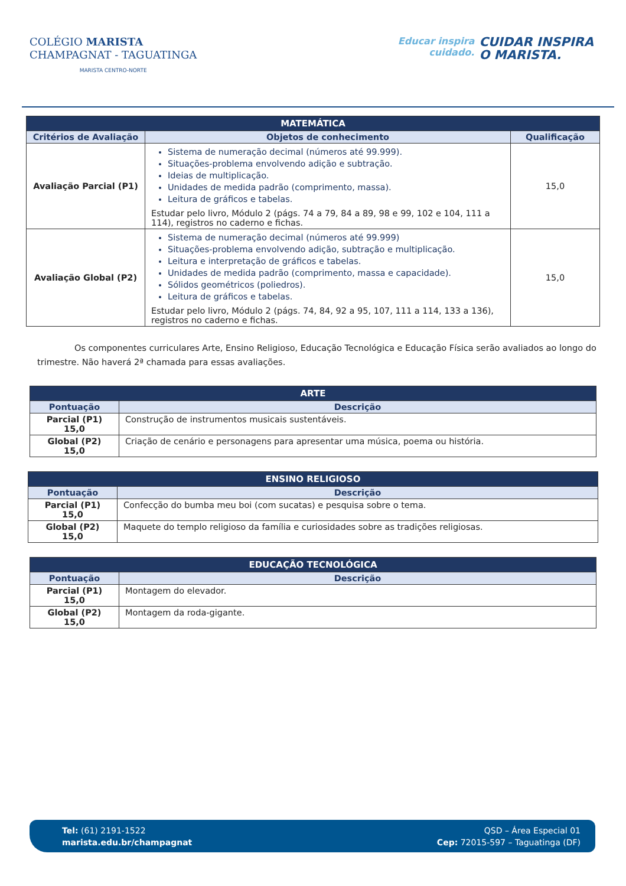COLÉGIO MARISTA
CHAMPAGNAT - TAGUATINGA
MARISTA CENTRO-NORTE
Educar inspira
cuidado.
CUIDAR INSPIRA
O MARISTA.
| MATEMÁTICA | | |
| --- | --- | --- |
| Critérios de Avaliação | Objetos de conhecimento | Qualificação |
| Avaliação Parcial (P1) | Sistema de numeração decimal (números até 99.999). Situações-problema envolvendo adição e subtração. Ideias de multiplicação. Unidades de medida padrão (comprimento, massa). Leitura de gráficos e tabelas. Estudar pelo livro, Módulo 2 (págs. 74 a 79, 84 a 89, 98 e 99, 102 e 104, 111 a 114), registros no caderno e fichas. | 15,0 |
| Avaliação Global (P2) | Sistema de numeração decimal (números até 99.999) Situações-problema envolvendo adição, subtração e multiplicação. Leitura e interpretação de gráficos e tabelas. Unidades de medida padrão (comprimento, massa e capacidade). Sólidos geométricos (poliedros). Leitura de gráficos e tabelas. Estudar pelo livro, Módulo 2 (págs. 74, 84, 92 a 95, 107, 111 a 114, 133 a 136), registros no caderno e fichas. | 15,0 |
Os componentes curriculares Arte, Ensino Religioso, Educação Tecnológica e Educação Física serão avaliados ao longo do trimestre. Não haverá 2ª chamada para essas avaliações.
| ARTE | |
| --- | --- |
| Pontuação | Descrição |
| Parcial (P1) 15,0 | Construção de instrumentos musicais sustentáveis. |
| Global (P2) 15,0 | Criação de cenário e personagens para apresentar uma música, poema ou história. |
| ENSINO RELIGIOSO | |
| --- | --- |
| Pontuação | Descrição |
| Parcial (P1) 15,0 | Confecção do bumba meu boi (com sucatas) e pesquisa sobre o tema. |
| Global (P2) 15,0 | Maquete do templo religioso da família e curiosidades sobre as tradições religiosas. |
| EDUCAÇÃO TECNOLÓGICA | |
| --- | --- |
| Pontuação | Descrição |
| Parcial (P1) 15,0 | Montagem do elevador. |
| Global (P2) 15,0 | Montagem da roda-gigante. |
Tel: (61) 2191-1522
marista.edu.br/champagnat
QSD – Área Especial 01
Cep: 72015-597 – Taguatinga (DF)